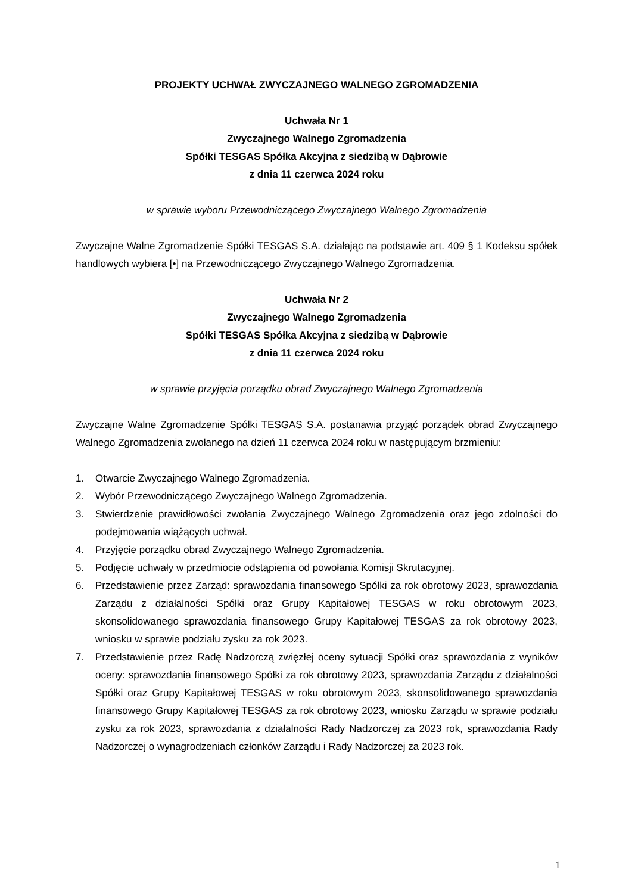PROJEKTY UCHWAŁ ZWYCZAJNEGO WALNEGO ZGROMADZENIA
Uchwała Nr 1
Zwyczajnego Walnego Zgromadzenia
Spółki TESGAS Spółka Akcyjna z siedzibą w Dąbrowie
z dnia 11 czerwca 2024 roku
w sprawie wyboru Przewodniczącego Zwyczajnego Walnego Zgromadzenia
Zwyczajne Walne Zgromadzenie Spółki TESGAS S.A. działając na podstawie art. 409 § 1 Kodeksu spółek handlowych wybiera [•] na Przewodniczącego Zwyczajnego Walnego Zgromadzenia.
Uchwała Nr 2
Zwyczajnego Walnego Zgromadzenia
Spółki TESGAS Spółka Akcyjna z siedzibą w Dąbrowie
z dnia 11 czerwca 2024 roku
w sprawie przyjęcia porządku obrad Zwyczajnego Walnego Zgromadzenia
Zwyczajne Walne Zgromadzenie Spółki TESGAS S.A. postanawia przyjąć porządek obrad Zwyczajnego Walnego Zgromadzenia zwołanego na dzień 11 czerwca 2024 roku w następującym brzmieniu:
1. Otwarcie Zwyczajnego Walnego Zgromadzenia.
2. Wybór Przewodniczącego Zwyczajnego Walnego Zgromadzenia.
3. Stwierdzenie prawidłowości zwołania Zwyczajnego Walnego Zgromadzenia oraz jego zdolności do podejmowania wiążących uchwał.
4. Przyjęcie porządku obrad Zwyczajnego Walnego Zgromadzenia.
5. Podjęcie uchwały w przedmiocie odstąpienia od powołania Komisji Skrutacyjnej.
6. Przedstawienie przez Zarząd: sprawozdania finansowego Spółki za rok obrotowy 2023, sprawozdania Zarządu z działalności Spółki oraz Grupy Kapitałowej TESGAS w roku obrotowym 2023, skonsolidowanego sprawozdania finansowego Grupy Kapitałowej TESGAS za rok obrotowy 2023, wniosku w sprawie podziału zysku za rok 2023.
7. Przedstawienie przez Radę Nadzorczą zwięzłej oceny sytuacji Spółki oraz sprawozdania z wyników oceny: sprawozdania finansowego Spółki za rok obrotowy 2023, sprawozdania Zarządu z działalności Spółki oraz Grupy Kapitałowej TESGAS w roku obrotowym 2023, skonsolidowanego sprawozdania finansowego Grupy Kapitałowej TESGAS za rok obrotowy 2023, wniosku Zarządu w sprawie podziału zysku za rok 2023, sprawozdania z działalności Rady Nadzorczej za 2023 rok, sprawozdania Rady Nadzorczej o wynagrodzeniach członków Zarządu i Rady Nadzorczej za 2023 rok.
1